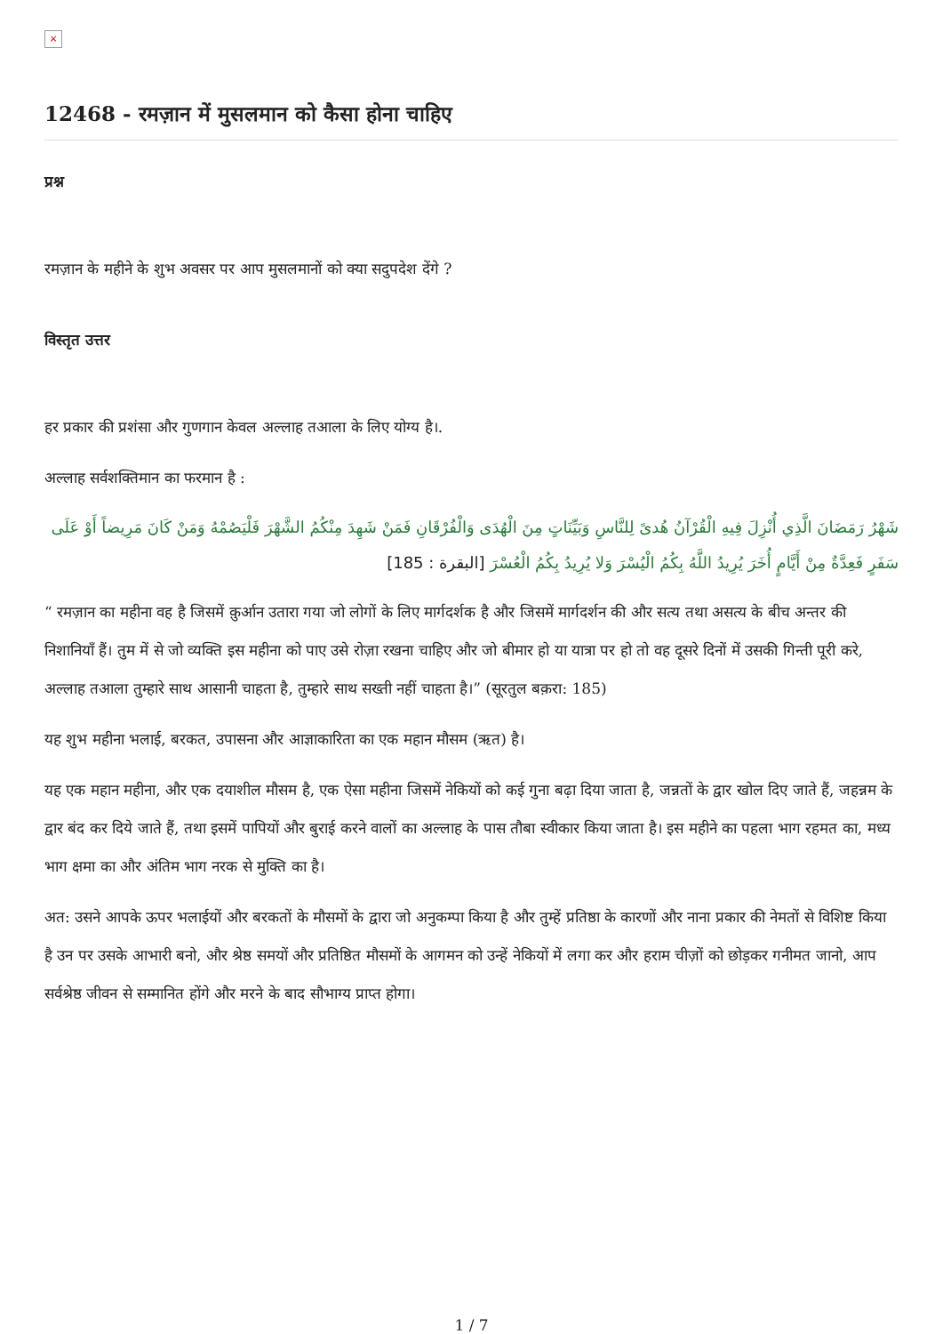×
12468 - रमज़ान में मुसलमान को कैसा होना चाहिए
प्रश्न
रमज़ान के महीने के शुभ अवसर पर आप मुसलमानों को क्या सदुपदेश देंगे ?
विस्तृत उत्तर
हर प्रकार की प्रशंसा और गुणगान केवल अल्लाह तआला के लिए योग्य है।.
अल्लाह सर्वशक्तिमान का फरमान है :
شَهْرُ رَمَضَانَ الَّذِي أُنْزِلَ فِيهِ الْقُرْآنُ هُدىً لِلنَّاسِ وَبَيِّنَاتٍ مِنَ الْهُدَى وَالْفُرْقَانِ فَمَنْ شَهِدَ مِنْكُمُ الشَّهْرَ فَلْيَصُمْهُ وَمَنْ كَانَ مَرِيضاً أَوْ عَلَى سَفَرٍ فَعِدَّةٌ مِنْ أَيَّامٍ أُخَرَ يُرِيدُ اللَّهُ بِكُمُ الْيُسْرَ وَلا يُرِيدُ بِكُمُ الْعُسْرَ [البقرة : 185]
“ रमज़ान का महीना वह है जिसमें क़ुर्आन उतारा गया जो लोगों के लिए मार्गदर्शक है और जिसमें मार्गदर्शन की और सत्य तथा असत्य के बीच अन्तर की निशानियाँ हैं। तुम में से जो व्यक्ति इस महीना को पाए उसे रोज़ा रखना चाहिए और जो बीमार हो या यात्रा पर हो तो वह दूसरे दिनों में उसकी गिन्ती पूरी करे, अल्लाह तआला तुम्हारे साथ आसानी चाहता है, तुम्हारे साथ सख्ती नहीं चाहता है।” (सूरतुल बक़रा: 185)
यह शुभ महीना भलाई, बरकत, उपासना और आज्ञाकारिता का एक महान मौसम (ऋत) है।
यह एक महान महीना, और एक दयाशील मौसम है, एक ऐसा महीना जिसमें नेकियों को कई गुना बढ़ा दिया जाता है, जन्नतों के द्वार खोल दिए जाते हैं, जहन्नम के द्वार बंद कर दिये जाते हैं, तथा इसमें पापियों और बुराई करने वालों का अल्लाह के पास तौबा स्वीकार किया जाता है। इस महीने का पहला भाग रहमत का, मध्य भाग क्षमा का और अंतिम भाग नरक से मुक्ति का है।
अत: उसने आपके ऊपर भलाईयों और बरकतों के मौसमों के द्वारा जो अनुकम्पा किया है और तुम्हें प्रतिष्ठा के कारणों और नाना प्रकार की नेमतों से विशिष्ट किया है उन पर उसके आभारी बनो, और श्रेष्ठ समयों और प्रतिष्ठित मौसमों के आगमन को उन्हें नेकियों में लगा कर और हराम चीज़ों को छोड़कर गनीमत जानो, आप सर्वश्रेष्ठ जीवन से सम्मानित होंगे और मरने के बाद सौभाग्य प्राप्त होगा।
1 / 7